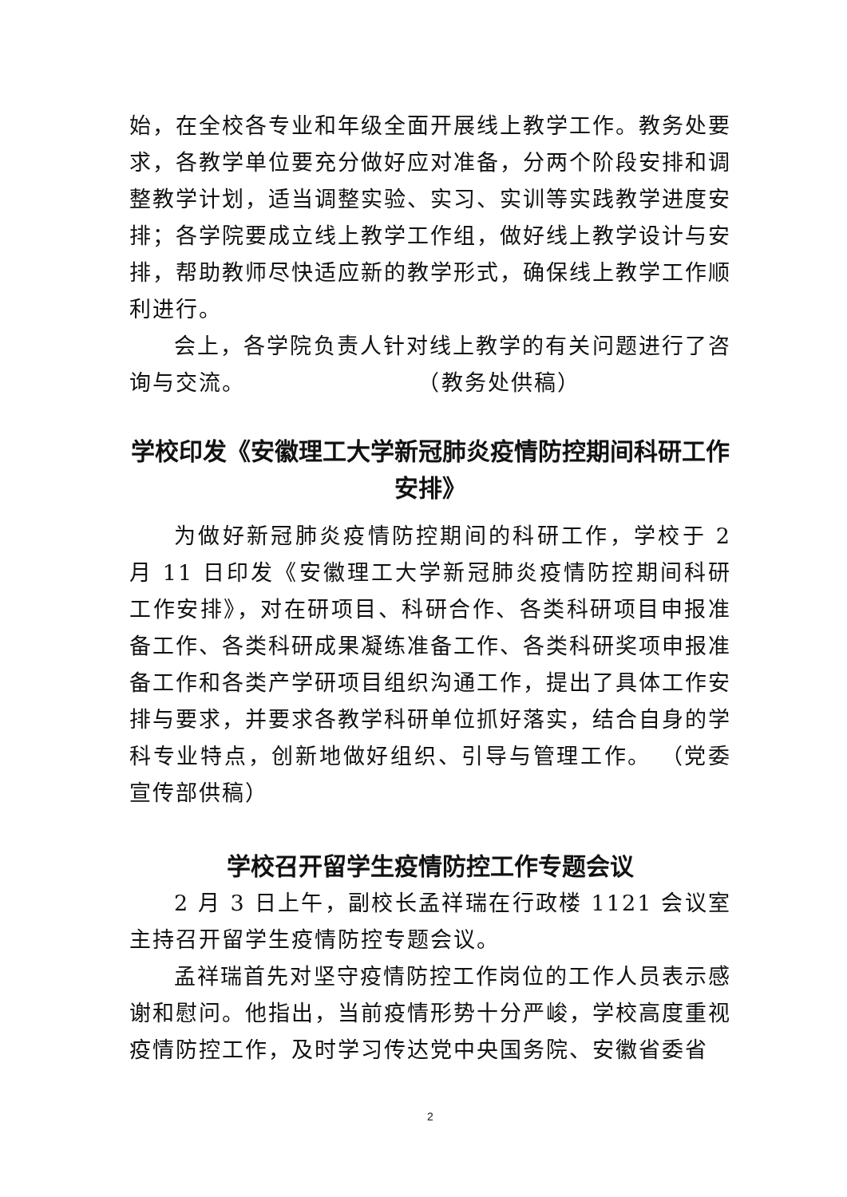始，在全校各专业和年级全面开展线上教学工作。教务处要求，各教学单位要充分做好应对准备，分两个阶段安排和调整教学计划，适当调整实验、实习、实训等实践教学进度安排；各学院要成立线上教学工作组，做好线上教学设计与安排，帮助教师尽快适应新的教学形式，确保线上教学工作顺利进行。
会上，各学院负责人针对线上教学的有关问题进行了咨询与交流。 （教务处供稿）
学校印发《安徽理工大学新冠肺炎疫情防控期间科研工作安排》
为做好新冠肺炎疫情防控期间的科研工作，学校于 2 月 11 日印发《安徽理工大学新冠肺炎疫情防控期间科研工作安排》，对在研项目、科研合作、各类科研项目申报准备工作、各类科研成果凝练准备工作、各类科研奖项申报准备工作和各类产学研项目组织沟通工作，提出了具体工作安排与要求，并要求各教学科研单位抓好落实，结合自身的学科专业特点，创新地做好组织、引导与管理工作。 （党委宣传部供稿）
学校召开留学生疫情防控工作专题会议
2 月 3 日上午，副校长孟祥瑞在行政楼 1121 会议室主持召开留学生疫情防控专题会议。
孟祥瑞首先对坚守疫情防控工作岗位的工作人员表示感谢和慰问。他指出，当前疫情形势十分严峻，学校高度重视疫情防控工作，及时学习传达党中央国务院、安徽省委省
2